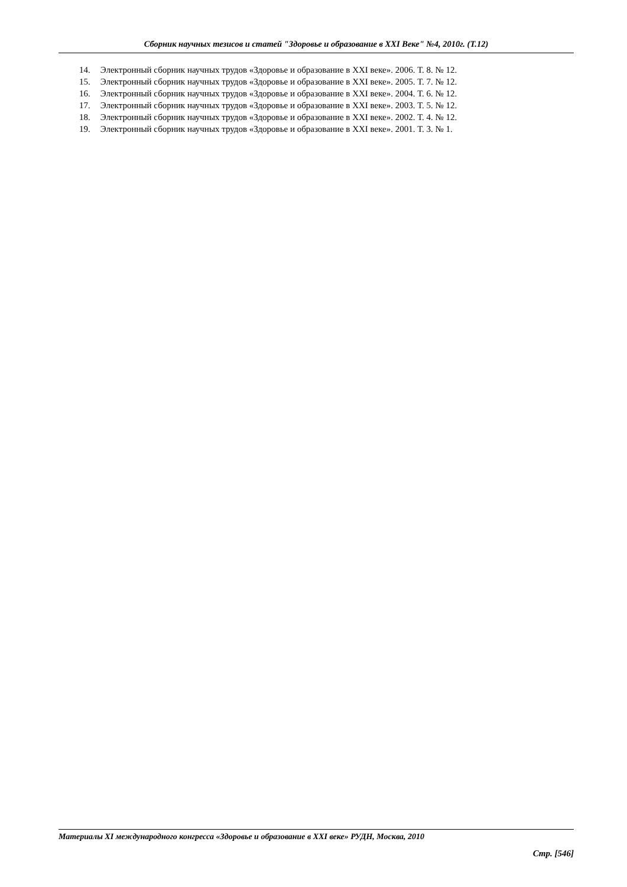Сборник научных тезисов и статей "Здоровье и образование в XXI Веке" №4, 2010г. (Т.12)
14. Электронный сборник научных трудов «Здоровье и образование в XXI веке». 2006. Т. 8. № 12.
15. Электронный сборник научных трудов «Здоровье и образование в XXI веке». 2005. Т. 7. № 12.
16. Электронный сборник научных трудов «Здоровье и образование в XXI веке». 2004. Т. 6. № 12.
17. Электронный сборник научных трудов «Здоровье и образование в XXI веке». 2003. Т. 5. № 12.
18. Электронный сборник научных трудов «Здоровье и образование в XXI веке». 2002. Т. 4. № 12.
19. Электронный сборник научных трудов «Здоровье и образование в XXI веке». 2001. Т. 3. № 1.
Материалы XI международного конгресса «Здоровье и образование в XXI веке» РУДН, Москва, 2010
Стр. [546]